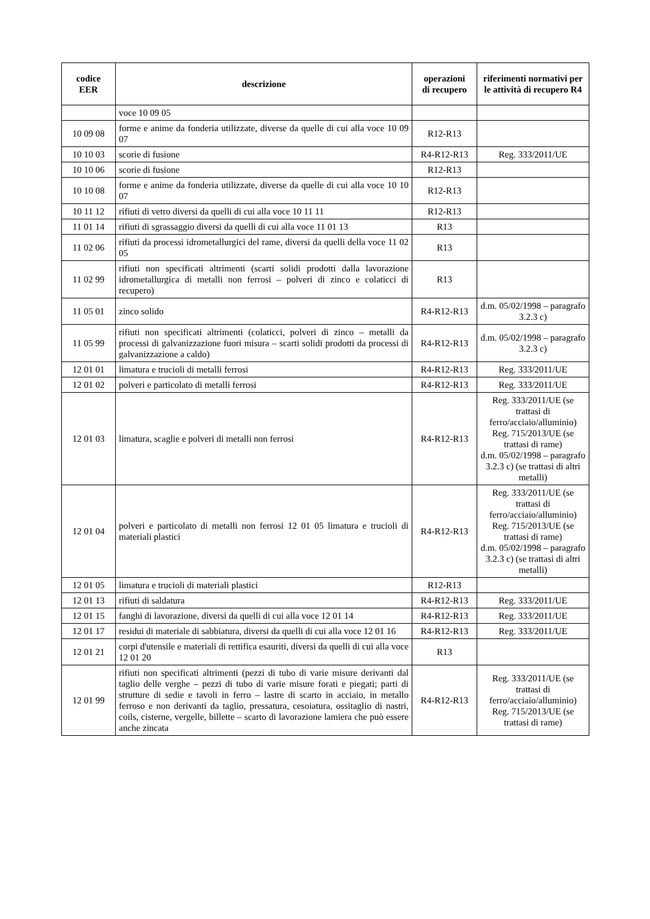| codice EER | descrizione | operazioni di recupero | riferimenti normativi per le attività di recupero R4 |
| --- | --- | --- | --- |
| | voce 10 09 05 | | |
| 10 09 08 | forme e anime da fonderia utilizzate, diverse da quelle di cui alla voce 10 09 07 | R12-R13 | |
| 10 10 03 | scorie di fusione | R4-R12-R13 | Reg. 333/2011/UE |
| 10 10 06 | scorie di fusione | R12-R13 | |
| 10 10 08 | forme e anime da fonderia utilizzate, diverse da quelle di cui alla voce 10 10 07 | R12-R13 | |
| 10 11 12 | rifiuti di vetro diversi da quelli di cui alla voce 10 11 11 | R12-R13 | |
| 11 01 14 | rifiuti di sgrassaggio diversi da quelli di cui alla voce 11 01 13 | R13 | |
| 11 02 06 | rifiuti da processi idrometallurgici del rame, diversi da quelli della voce 11 02 05 | R13 | |
| 11 02 99 | rifiuti non specificati altrimenti (scarti solidi prodotti dalla lavorazione idrometallurgica di metalli non ferrosi – polveri di zinco e colaticci di recupero) | R13 | |
| 11 05 01 | zinco solido | R4-R12-R13 | d.m. 05/02/1998 – paragrafo 3.2.3 c) |
| 11 05 99 | rifiuti non specificati altrimenti (colaticci, polveri di zinco – metalli da processi di galvanizzazione fuori misura – scarti solidi prodotti da processi di galvanizzazione a caldo) | R4-R12-R13 | d.m. 05/02/1998 – paragrafo 3.2.3 c) |
| 12 01 01 | limatura e trucioli di metalli ferrosi | R4-R12-R13 | Reg. 333/2011/UE |
| 12 01 02 | polveri e particolato di metalli ferrosi | R4-R12-R13 | Reg. 333/2011/UE |
| 12 01 03 | limatura, scaglie e polveri di metalli non ferrosi | R4-R12-R13 | Reg. 333/2011/UE (se trattasi di ferro/acciaio/alluminio) Reg. 715/2013/UE (se trattasi di rame) d.m. 05/02/1998 – paragrafo 3.2.3 c) (se trattasi di altri metalli) |
| 12 01 04 | polveri e particolato di metalli non ferrosi 12 01 05 limatura e trucioli di materiali plastici | R4-R12-R13 | Reg. 333/2011/UE (se trattasi di ferro/acciaio/alluminio) Reg. 715/2013/UE (se trattasi di rame) d.m. 05/02/1998 – paragrafo 3.2.3 c) (se trattasi di altri metalli) |
| 12 01 05 | limatura e trucioli di materiali plastici | R12-R13 | |
| 12 01 13 | rifiuti di saldatura | R4-R12-R13 | Reg. 333/2011/UE |
| 12 01 15 | fanghi di lavorazione, diversi da quelli di cui alla voce 12 01 14 | R4-R12-R13 | Reg. 333/2011/UE |
| 12 01 17 | residui di materiale di sabbiatura, diversi da quelli di cui alla voce 12 01 16 | R4-R12-R13 | Reg. 333/2011/UE |
| 12 01 21 | corpi d'utensile e materiali di rettifica esauriti, diversi da quelli di cui alla voce 12 01 20 | R13 | |
| 12 01 99 | rifiuti non specificati altrimenti (pezzi di tubo di varie misure derivanti dal taglio delle verghe – pezzi di tubo di varie misure forati e piegati; parti di strutture di sedie e tavoli in ferro – lastre di scarto in acciaio, in metallo ferroso e non derivanti da taglio, pressatura, cesoiatura, ossitaglio di nastri, coils, cisterne, vergelle, billette – scarto di lavorazione lamiera che può essere anche zincata | R4-R12-R13 | Reg. 333/2011/UE (se trattasi di ferro/acciaio/alluminio) Reg. 715/2013/UE (se trattasi di rame) |